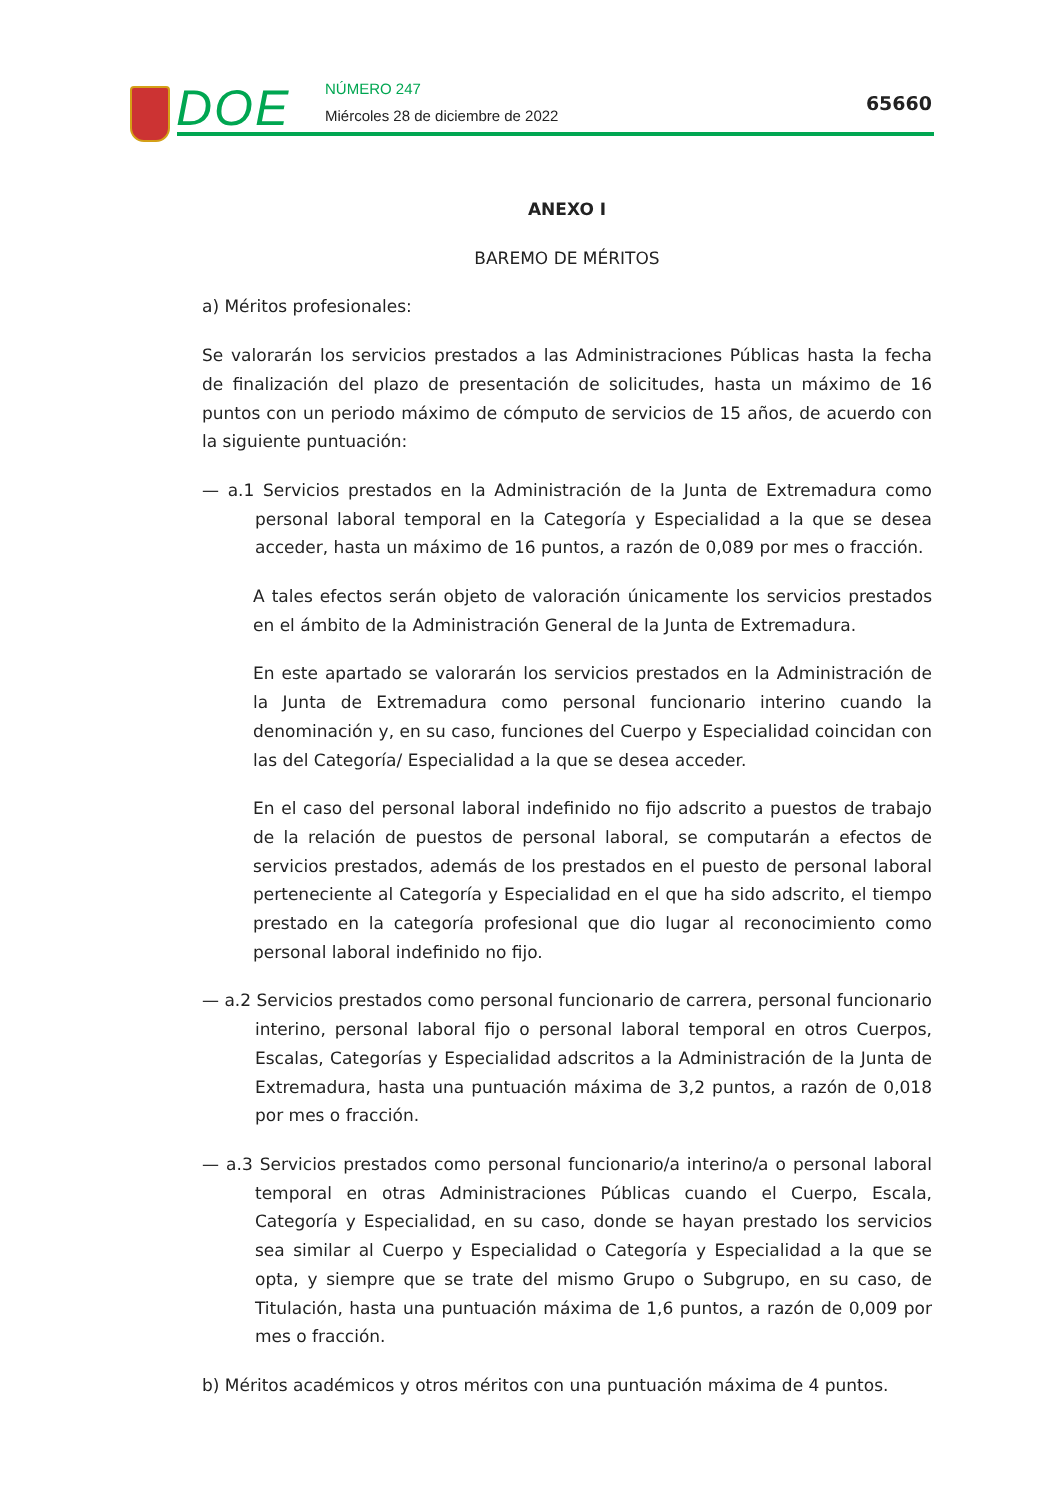DOE NÚMERO 247
Miércoles 28 de diciembre de 2022
65660
ANEXO I
BAREMO DE MÉRITOS
a) Méritos profesionales:
Se valorarán los servicios prestados a las Administraciones Públicas hasta la fecha de finalización del plazo de presentación de solicitudes, hasta un máximo de 16 puntos con un periodo máximo de cómputo de servicios de 15 años, de acuerdo con la siguiente puntuación:
— a.1 Servicios prestados en la Administración de la Junta de Extremadura como personal laboral temporal en la Categoría y Especialidad a la que se desea acceder, hasta un máximo de 16 puntos, a razón de 0,089 por mes o fracción.
A tales efectos serán objeto de valoración únicamente los servicios prestados en el ámbito de la Administración General de la Junta de Extremadura.
En este apartado se valorarán los servicios prestados en la Administración de la Junta de Extremadura como personal funcionario interino cuando la denominación y, en su caso, funciones del Cuerpo y Especialidad coincidan con las del Categoría/ Especialidad a la que se desea acceder.
En el caso del personal laboral indefinido no fijo adscrito a puestos de trabajo de la relación de puestos de personal laboral, se computarán a efectos de servicios prestados, además de los prestados en el puesto de personal laboral perteneciente al Categoría y Especialidad en el que ha sido adscrito, el tiempo prestado en la categoría profesional que dio lugar al reconocimiento como personal laboral indefinido no fijo.
— a.2 Servicios prestados como personal funcionario de carrera, personal funcionario interino, personal laboral fijo o personal laboral temporal en otros Cuerpos, Escalas, Categorías y Especialidad adscritos a la Administración de la Junta de Extremadura, hasta una puntuación máxima de 3,2 puntos, a razón de 0,018 por mes o fracción.
— a.3 Servicios prestados como personal funcionario/a interino/a o personal laboral temporal en otras Administraciones Públicas cuando el Cuerpo, Escala, Categoría y Especialidad, en su caso, donde se hayan prestado los servicios sea similar al Cuerpo y Especialidad o Categoría y Especialidad a la que se opta, y siempre que se trate del mismo Grupo o Subgrupo, en su caso, de Titulación, hasta una puntuación máxima de 1,6 puntos, a razón de 0,009 por mes o fracción.
b) Méritos académicos y otros méritos con una puntuación máxima de 4 puntos.